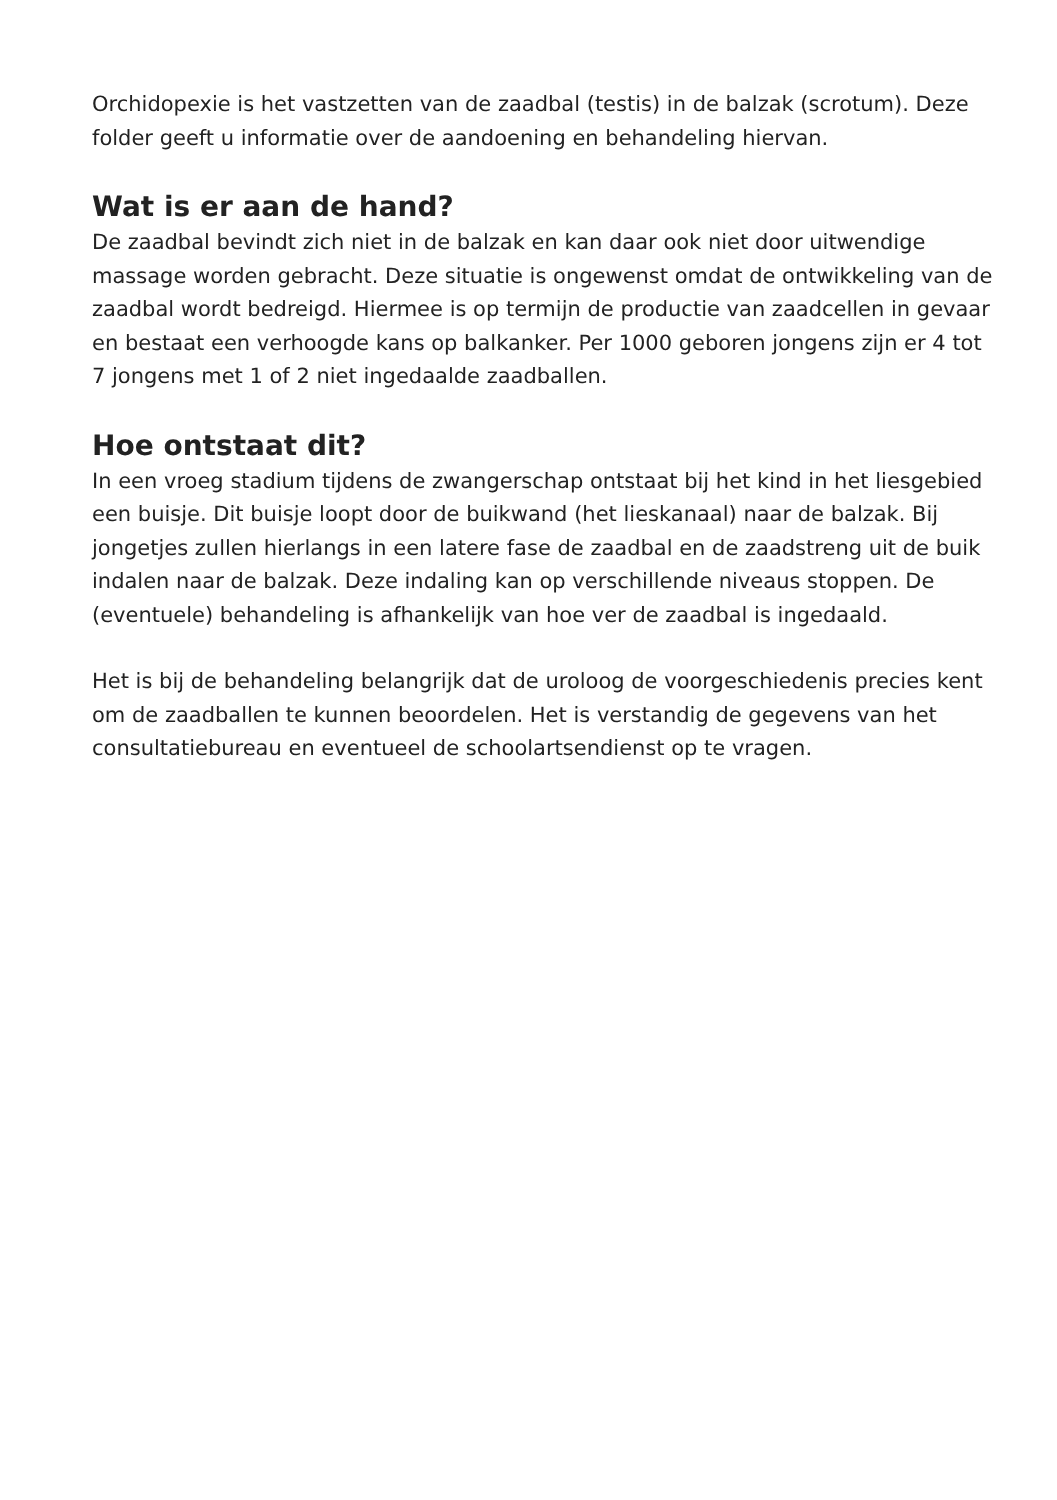Orchidopexie is het vastzetten van de zaadbal (testis) in de balzak (scrotum). Deze folder geeft u informatie over de aandoening en behandeling hiervan.
Wat is er aan de hand?
De zaadbal bevindt zich niet in de balzak en kan daar ook niet door uitwendige massage worden gebracht. Deze situatie is ongewenst omdat de ontwikkeling van de zaadbal wordt bedreigd. Hiermee is op termijn de productie van zaadcellen in gevaar en bestaat een verhoogde kans op balkanker. Per 1000 geboren jongens zijn er 4 tot 7 jongens met 1 of 2 niet ingedaalde zaadballen.
Hoe ontstaat dit?
In een vroeg stadium tijdens de zwangerschap ontstaat bij het kind in het liesgebied een buisje. Dit buisje loopt door de buikwand (het lieskanaal) naar de balzak. Bij jongetjes zullen hierlangs in een latere fase de zaadbal en de zaadstreng uit de buik indalen naar de balzak. Deze indaling kan op verschillende niveaus stoppen. De (eventuele) behandeling is afhankelijk van hoe ver de zaadbal is ingedaald.
Het is bij de behandeling belangrijk dat de uroloog de voorgeschiedenis precies kent om de zaadballen te kunnen beoordelen. Het is verstandig de gegevens van het consultatiebureau en eventueel de schoolartsendienst op te vragen.